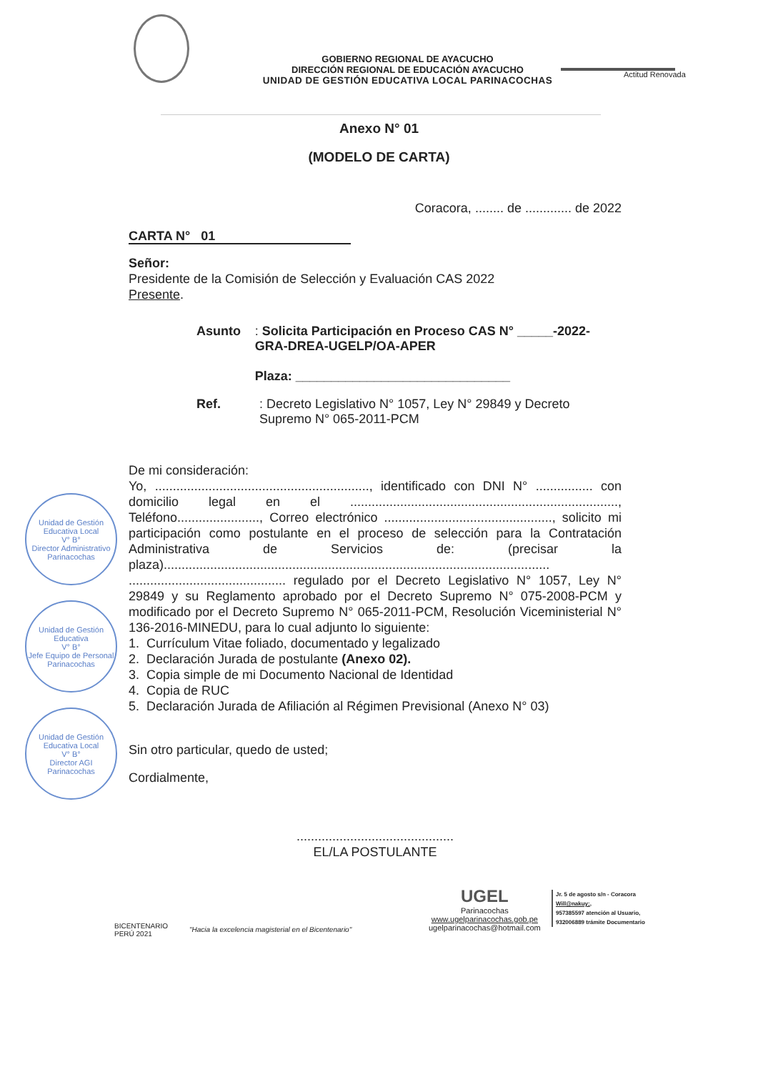Actitud Renovada
GOBIERNO REGIONAL DE AYACUCHO
DIRECCIÓN REGIONAL DE EDUCACIÓN AYACUCHO
UNIDAD DE GESTIÓN EDUCATIVA LOCAL PARINACOCHAS
Anexo N° 01
(MODELO DE CARTA)
Coracora, ........ de ............. de 2022
CARTA N° 01
Señor:
Presidente de la Comisión de Selección y Evaluación CAS 2022
Presente.
Asunto : Solicita Participación en Proceso CAS N° _____-2022-GRA-DREA-UGELP/OA-APER
Plaza: ______________________________
Ref. : Decreto Legislativo N° 1057, Ley N° 29849 y Decreto Supremo N° 065-2011-PCM
De mi consideración:
Yo, ............................................................, identificado con DNI N° ................ con domicilio legal en el ..........................................................................., Teléfono......................., Correo electrónico ..............................................., solicito mi participación como postulante en el proceso de selección para la Contratación Administrativa de Servicios de: (precisar la plaza)............................................................................................................ ............................................ regulado por el Decreto Legislativo N° 1057, Ley N° 29849 y su Reglamento aprobado por el Decreto Supremo N° 075-2008-PCM y modificado por el Decreto Supremo N° 065-2011-PCM, Resolución Viceministerial N° 136-2016-MINEDU, para lo cual adjunto lo siguiente:
1. Currículum Vitae foliado, documentado y legalizado
2. Declaración Jurada de postulante (Anexo 02).
3. Copia simple de mi Documento Nacional de Identidad
4. Copia de RUC
5. Declaración Jurada de Afiliación al Régimen Previsional (Anexo N° 03)
Sin otro particular, quedo de usted;
Cordialmente,
............................................
EL/LA POSTULANTE
Unidad de Gestión Educativa Local
V° B°
Director Administrativo
Parinacochas
Unidad de Gestión Educativa
V° B°
Jefe Equipo de Personal
Parinacochas
Unidad de Gestión Educativa Local
V° B°
Director AGI
Parinacochas
BICENTENARIO
PERÚ 2021
"Hacia la excelencia magisterial en el Bicentenario"
UGEL
Parinacochas
www.ugelparinacochas.gob.pe
ugelparinacochas@hotmail.com
Jr. 5 de agosto s/n - Coracora
Will@nakuy;,
957385597 atención al Usuario,
932006889 trámite Documentario